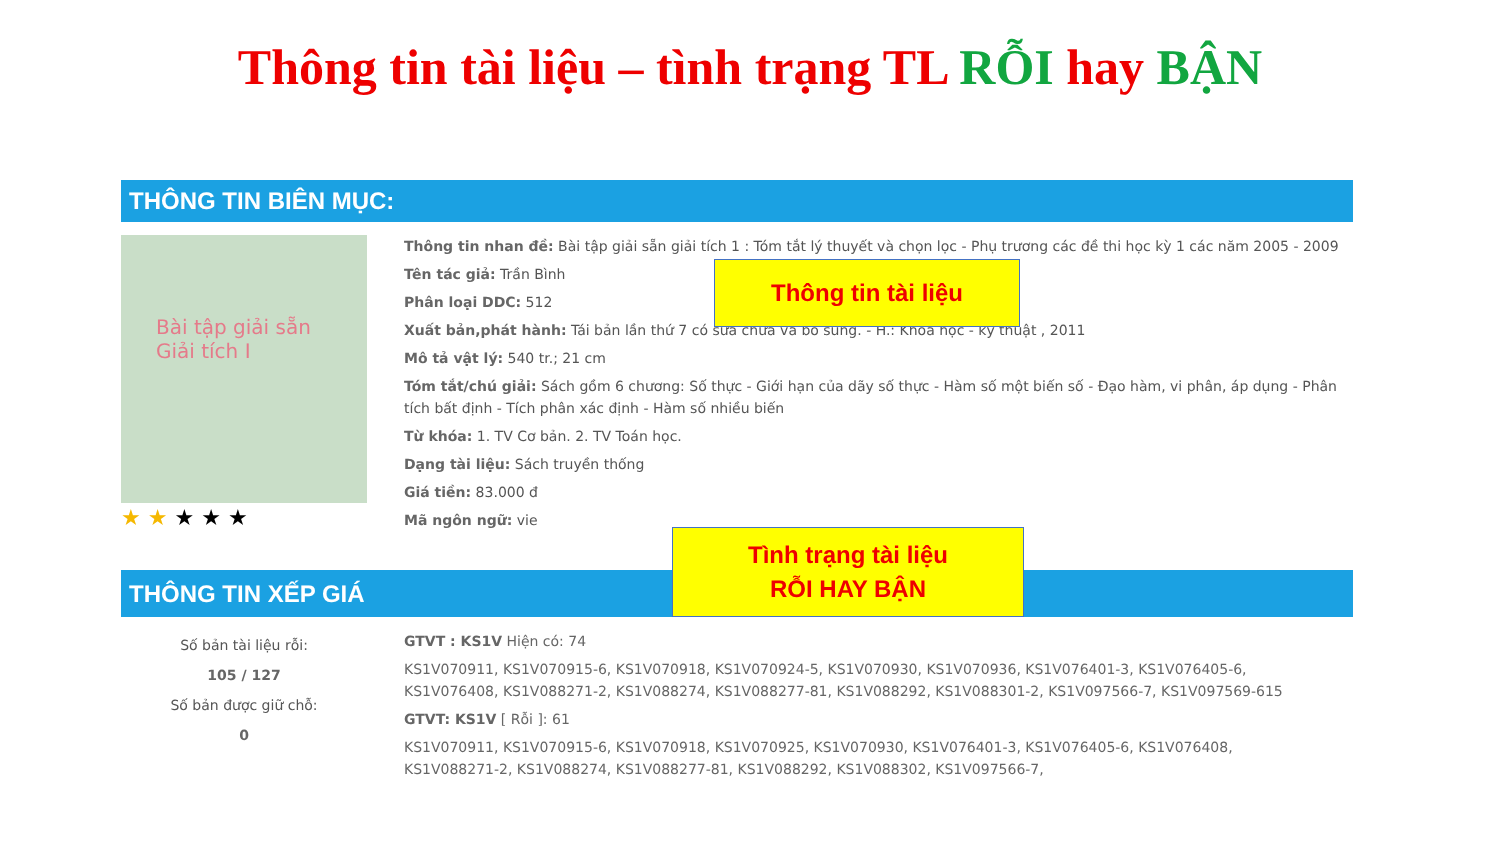Thông tin tài liệu – tình trạng TL RỖI hay BẬN
THÔNG TIN BIÊN MỤC:
Bài tập giải sẵn
Giải tích I
★ ★ ★ ★ ★
Thông tin nhan đề: Bài tập giải sẵn giải tích 1 : Tóm tắt lý thuyết và chọn lọc - Phụ trương các đề thi học kỳ 1 các năm 2005 - 2009
Tên tác giả: Trần Bình
Phân loại DDC: 512
Xuất bản,phát hành: Tái bản lần thứ 7 có sửa chữa và bổ sung. - H.: Khoa học - kỹ thuật , 2011
Mô tả vật lý: 540 tr.; 21 cm
Tóm tắt/chú giải: Sách gồm 6 chương: Số thực - Giới hạn của dãy số thực - Hàm số một biến số - Đạo hàm, vi phân, áp dụng - Phân tích bất định - Tích phân xác định - Hàm số nhiều biến
Từ khóa: 1. TV Cơ bản. 2. TV Toán học.
Dạng tài liệu: Sách truyền thống
Giá tiền: 83.000 đ
Mã ngôn ngữ: vie
Thông tin tài liệu
THÔNG TIN XẾP GIÁ
Tình trạng tài liệu
RỖI HAY BẬN
Số bản tài liệu rỗi:
105 / 127
Số bản được giữ chỗ:
0
GTVT : KS1V Hiện có: 74
KS1V070911, KS1V070915-6, KS1V070918, KS1V070924-5, KS1V070930, KS1V070936, KS1V076401-3, KS1V076405-6, KS1V076408, KS1V088271-2, KS1V088274, KS1V088277-81, KS1V088292, KS1V088301-2, KS1V097566-7, KS1V097569-615
GTVT: KS1V [ Rỗi ]: 61
KS1V070911, KS1V070915-6, KS1V070918, KS1V070925, KS1V070930, KS1V076401-3, KS1V076405-6, KS1V076408, KS1V088271-2, KS1V088274, KS1V088277-81, KS1V088292, KS1V088302, KS1V097566-7,